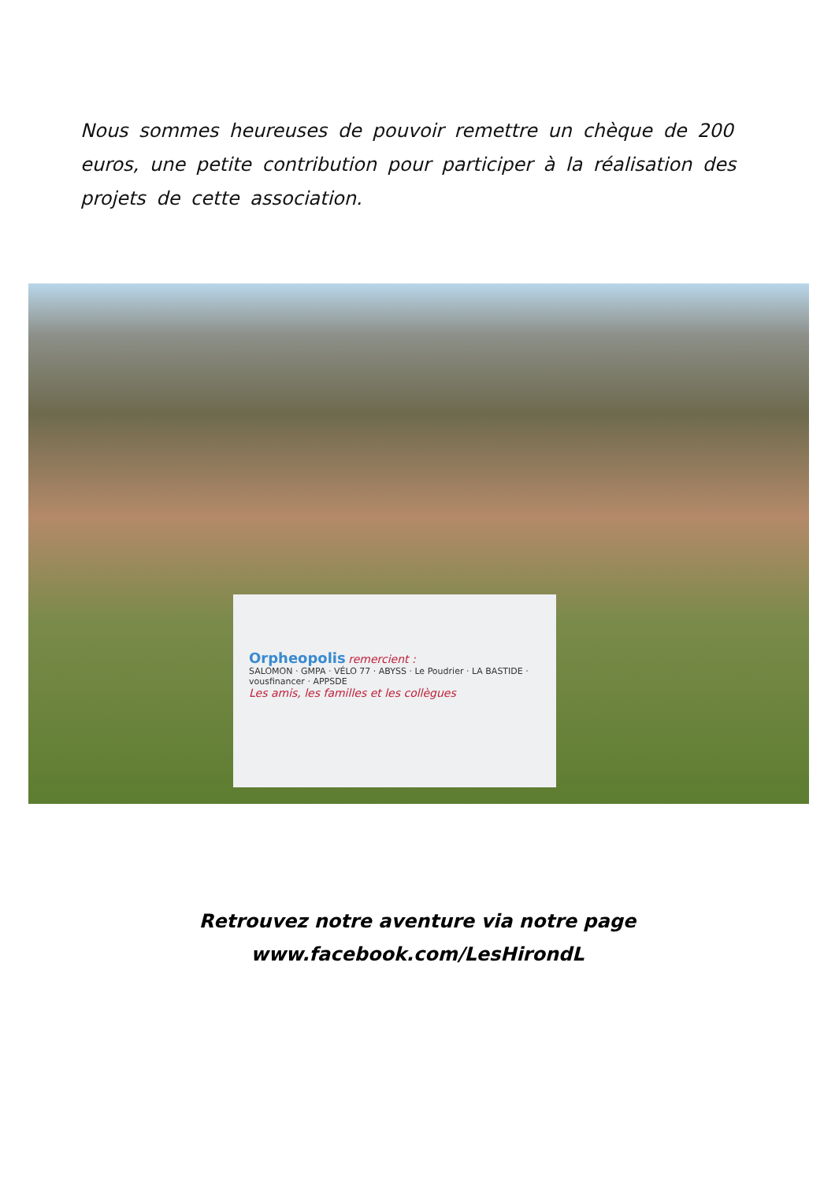Nous sommes heureuses de pouvoir remettre un chèque de 200 euros, une petite contribution pour participer à la réalisation des projets de cette association.
Orpheopolis remercient :
SALOMON · GMPA · VÉLO 77 · ABYSS · Le Poudrier · LA BASTIDE · vousfinancer · APPSDE
Les amis, les familles et les collègues
Retrouvez notre aventure via notre page
www.facebook.com/LesHirondL